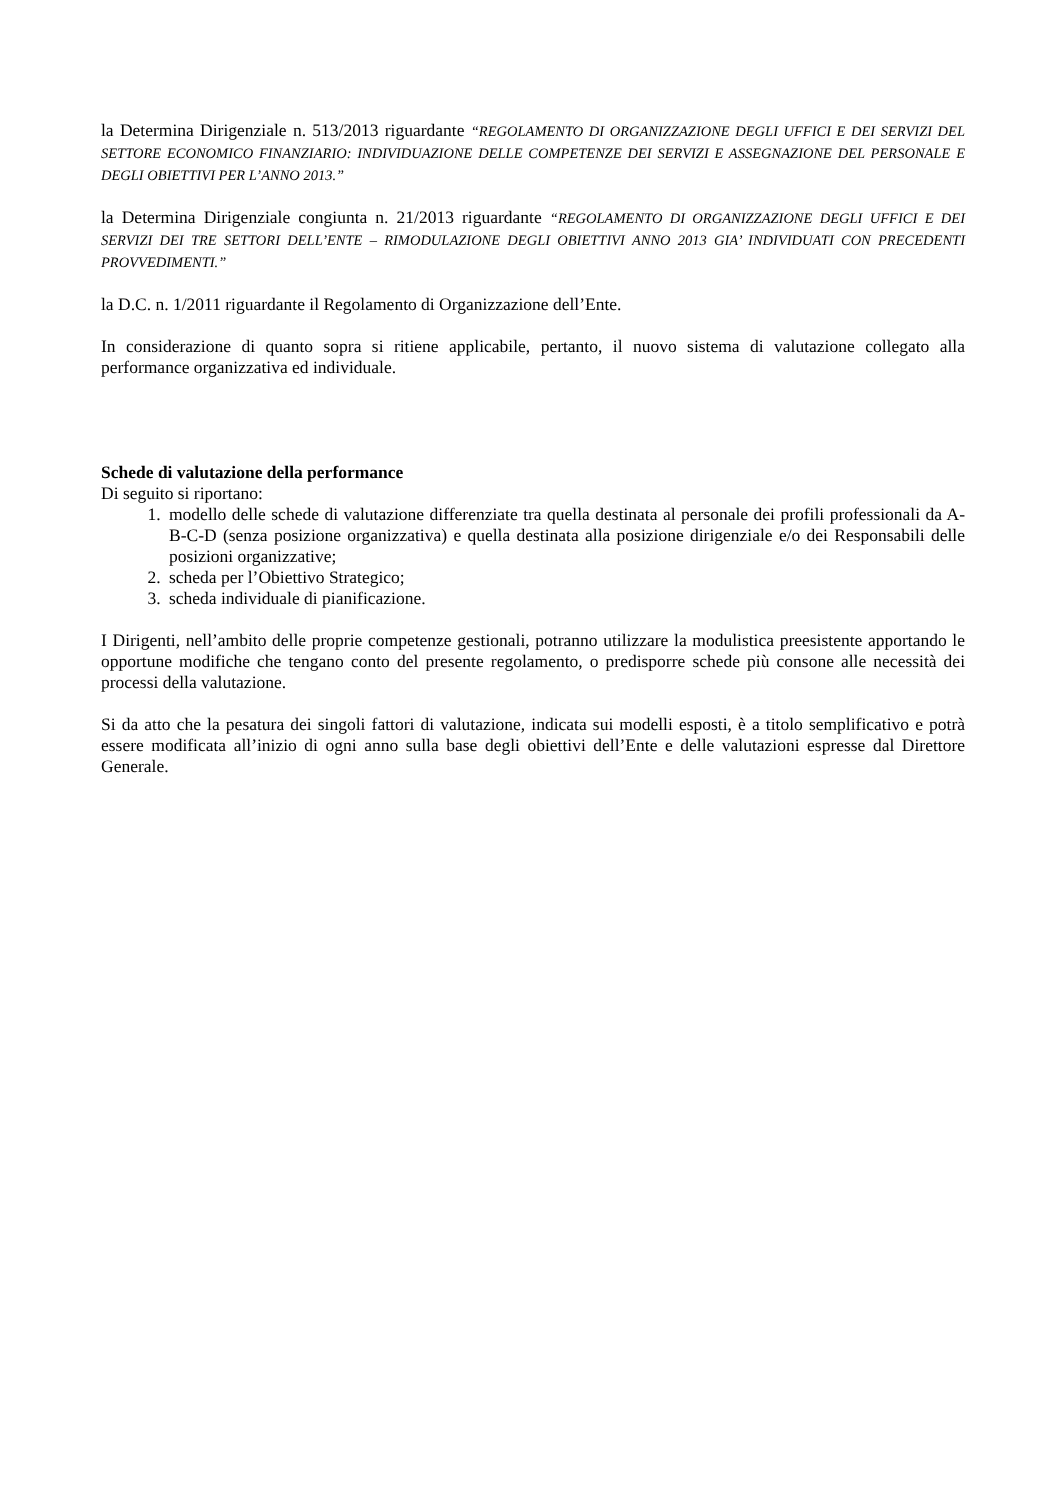la Determina Dirigenziale n. 513/2013 riguardante “REGOLAMENTO DI ORGANIZZAZIONE DEGLI UFFICI E DEI SERVIZI DEL SETTORE ECONOMICO FINANZIARIO: INDIVIDUAZIONE DELLE COMPETENZE DEI SERVIZI E ASSEGNAZIONE DEL PERSONALE E DEGLI OBIETTIVI PER L’ANNO 2013.”
la Determina Dirigenziale congiunta n. 21/2013 riguardante “REGOLAMENTO DI ORGANIZZAZIONE DEGLI UFFICI E DEI SERVIZI DEI TRE SETTORI DELL’ENTE – RIMODULAZIONE DEGLI OBIETTIVI ANNO 2013 GIA’ INDIVIDUATI CON PRECEDENTI PROVVEDIMENTI.”
la D.C. n. 1/2011 riguardante il Regolamento di Organizzazione dell’Ente.
In considerazione di quanto sopra si ritiene applicabile, pertanto, il nuovo sistema di valutazione collegato alla performance organizzativa ed individuale.
Schede di valutazione della performance
Di seguito si riportano:
1. modello delle schede di valutazione differenziate tra quella destinata al personale dei profili professionali da A-B-C-D (senza posizione organizzativa) e quella destinata alla posizione dirigenziale e/o dei Responsabili delle posizioni organizzative;
2. scheda per l’Obiettivo Strategico;
3. scheda individuale di pianificazione.
I Dirigenti, nell’ambito delle proprie competenze gestionali, potranno utilizzare la modulistica preesistente apportando le opportune modifiche che tengano conto del presente regolamento, o predisporre schede più consone alle necessità dei processi della valutazione.
Si da atto che la pesatura dei singoli fattori di valutazione, indicata sui modelli esposti, è a titolo semplificativo e potrà essere modificata all’inizio di ogni anno sulla base degli obiettivi dell’Ente e delle valutazioni espresse dal Direttore Generale.